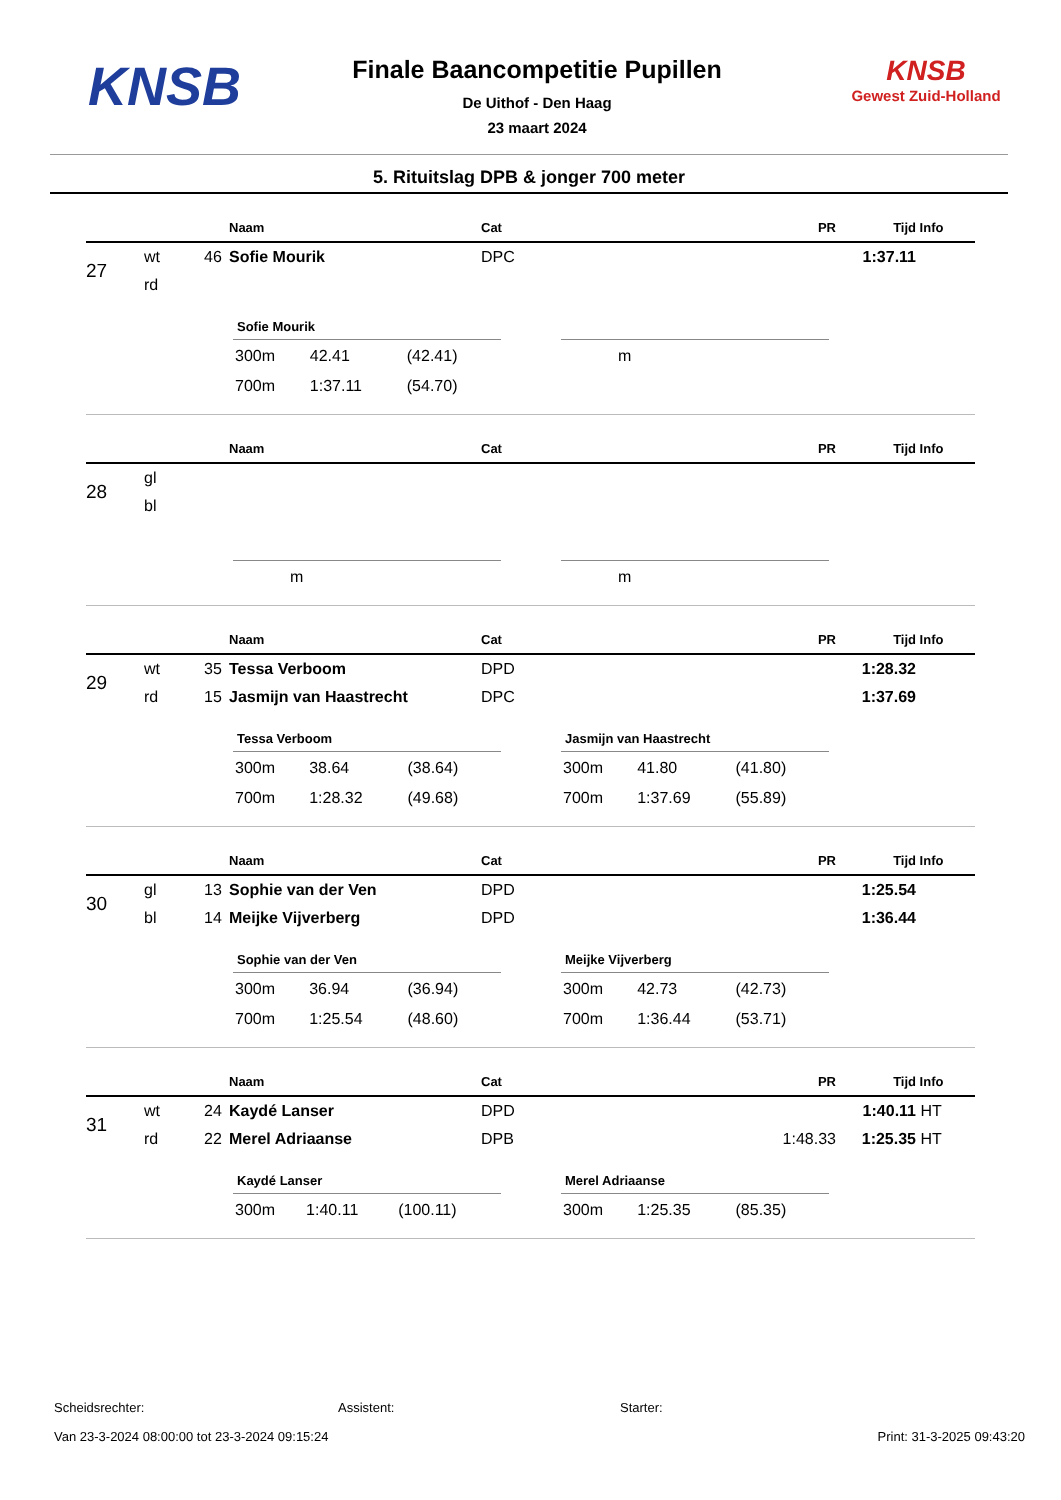KNSB
Finale Baancompetitie Pupillen
De Uithof - Den Haag
23 maart 2024
KNSB
Gewest Zuid-Holland
5. Rituitslag DPB & jonger 700 meter
| | | | Naam | Cat | PR | Tijd | Info |
| --- | --- | --- | --- | --- | --- | --- | --- |
| 27 | wt | 46 | Sofie Mourik | DPC | | 1:37.11 | |
| | rd | | | | | | |
Sofie Mourik
| 300m | 42.41 | (42.41) |
| 700m | 1:37.11 | (54.70) |
| m |
| | | | Naam | Cat | PR | Tijd | Info |
| --- | --- | --- | --- | --- | --- | --- | --- |
| 28 | gl | | | | | | |
| | bl | | | | | | |
| m |
| m |
| | | | Naam | Cat | PR | Tijd | Info |
| --- | --- | --- | --- | --- | --- | --- | --- |
| 29 | wt | 35 | Tessa Verboom | DPD | | 1:28.32 | |
| | rd | 15 | Jasmijn van Haastrecht | DPC | | 1:37.69 | |
Tessa Verboom
| 300m | 38.64 | (38.64) |
| 700m | 1:28.32 | (49.68) |
Jasmijn van Haastrecht
| 300m | 41.80 | (41.80) |
| 700m | 1:37.69 | (55.89) |
| | | | Naam | Cat | PR | Tijd | Info |
| --- | --- | --- | --- | --- | --- | --- | --- |
| 30 | gl | 13 | Sophie van der Ven | DPD | | 1:25.54 | |
| | bl | 14 | Meijke Vijverberg | DPD | | 1:36.44 | |
Sophie van der Ven
| 300m | 36.94 | (36.94) |
| 700m | 1:25.54 | (48.60) |
Meijke Vijverberg
| 300m | 42.73 | (42.73) |
| 700m | 1:36.44 | (53.71) |
| | | | Naam | Cat | PR | Tijd | Info |
| --- | --- | --- | --- | --- | --- | --- | --- |
| 31 | wt | 24 | Kaydé Lanser | DPD | | 1:40.11 | HT |
| | rd | 22 | Merel Adriaanse | DPB | 1:48.33 | 1:25.35 | HT |
Kaydé Lanser
| 300m | 1:40.11 | (100.11) |
Merel Adriaanse
| 300m | 1:25.35 | (85.35) |
Scheidsrechter: Assistent: Starter:
Van 23-3-2024 08:00:00 tot 23-3-2024 09:15:24 Print: 31-3-2025 09:43:20